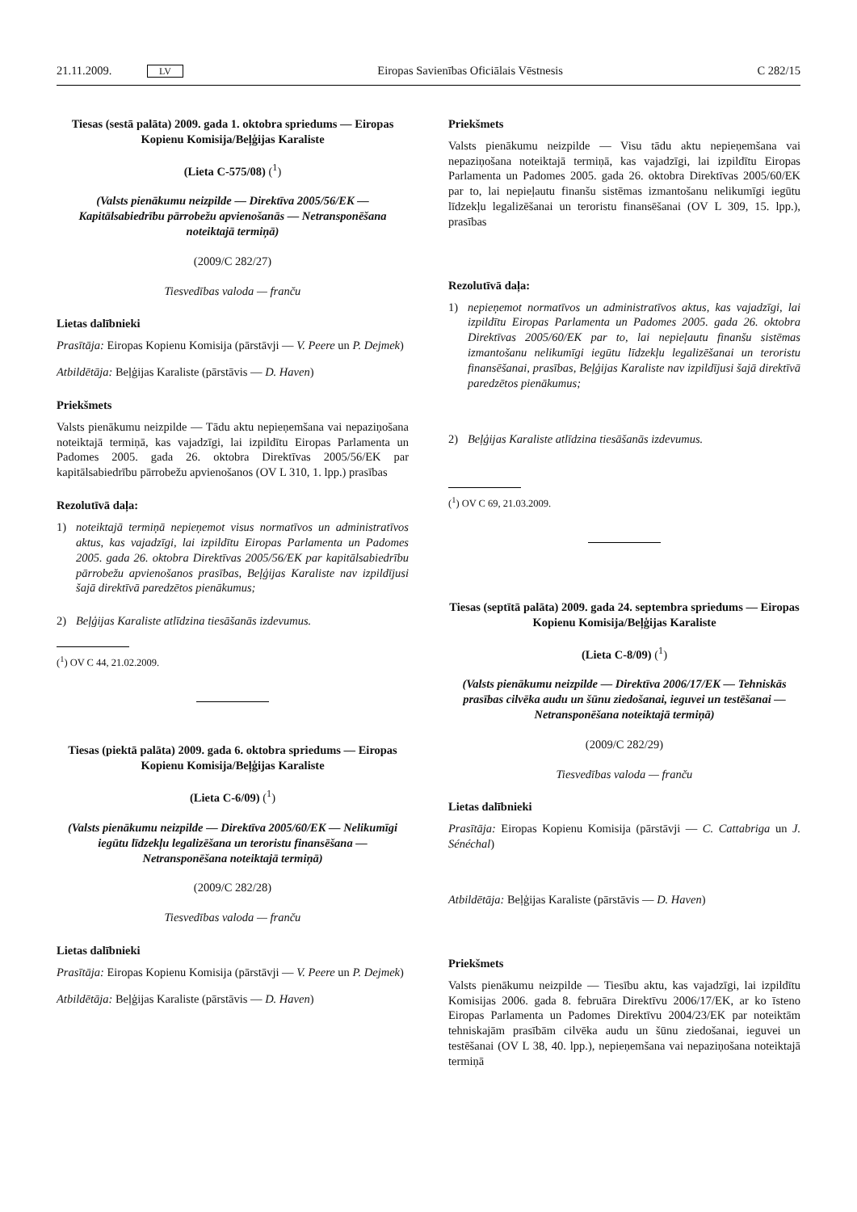21.11.2009. LV Eiropas Savienības Oficiālais Vēstnesis C 282/15
Tiesas (sestā palāta) 2009. gada 1. oktobra spriedums — Eiropas Kopienu Komisija/Beļģijas Karaliste
(Lieta C-575/08) (<sup>1</sup>)
(Valsts pienākumu neizpilde — Direktīva 2005/56/EK — Kapitālsabiedrību pārrobežu apvienošanās — Netransponēšana noteiktajā termiņā)
(2009/C 282/27)
Tiesvedības valoda — franču
Lietas dalībnieki
Prasītāja: Eiropas Kopienu Komisija (pārstāvji — V. Peere un P. Dejmek)
Atbildētāja: Beļģijas Karaliste (pārstāvis — D. Haven)
Priekšmets
Valsts pienākumu neizpilde — Tādu aktu nepieņemšana vai nepaziņošana noteiktajā termiņā, kas vajadzīgi, lai izpildītu Eiropas Parlamenta un Padomes 2005. gada 26. oktobra Direktīvas 2005/56/EK par kapitālsabiedrību pārrobežu apvienošanos (OV L 310, 1. lpp.) prasības
Rezolutīvā daļa:
1) noteiktajā termiņā nepieņemot visus normatīvos un administratīvos aktus, kas vajadzīgi, lai izpildītu Eiropas Parlamenta un Padomes 2005. gada 26. oktobra Direktīvas 2005/56/EK par kapitālsabiedrību pārrobežu apvienošanos prasības, Beļģijas Karaliste nav izpildījusi šajā direktīvā paredzētos pienākumus;
2) Beļģijas Karaliste atlīdzina tiesāšanās izdevumus.
(<sup>1</sup>) OV C 44, 21.02.2009.
Tiesas (piektā palāta) 2009. gada 6. oktobra spriedums — Eiropas Kopienu Komisija/Beļģijas Karaliste
(Lieta C-6/09) (<sup>1</sup>)
(Valsts pienākumu neizpilde — Direktīva 2005/60/EK — Nelikumīgi iegūtu līdzekļu legalizēšana un teroristu finansēšana — Netransponēšana noteiktajā termiņā)
(2009/C 282/28)
Tiesvedības valoda — franču
Lietas dalībnieki
Prasītāja: Eiropas Kopienu Komisija (pārstāvji — V. Peere un P. Dejmek)
Atbildētāja: Beļģijas Karaliste (pārstāvis — D. Haven)
Priekšmets
Valsts pienākumu neizpilde — Visu tādu aktu nepieņemšana vai nepaziņošana noteiktajā termiņā, kas vajadzīgi, lai izpildītu Eiropas Parlamenta un Padomes 2005. gada 26. oktobra Direktīvas 2005/60/EK par to, lai nepieļautu finanšu sistēmas izmantošanu nelikumīgi iegūtu līdzekļu legalizēšanai un teroristu finansēšanai (OV L 309, 15. lpp.), prasības
Rezolutīvā daļa:
1) nepieņemot normatīvos un administratīvos aktus, kas vajadzīgi, lai izpildītu Eiropas Parlamenta un Padomes 2005. gada 26. oktobra Direktīvas 2005/60/EK par to, lai nepieļautu finanšu sistēmas izmantošanu nelikumīgi iegūtu līdzekļu legalizēšanai un teroristu finansēšanai, prasības, Beļģijas Karaliste nav izpildījusi šajā direktīvā paredzētos pienākumus;
2) Beļģijas Karaliste atlīdzina tiesāšanās izdevumus.
(<sup>1</sup>) OV C 69, 21.03.2009.
Tiesas (septītā palāta) 2009. gada 24. septembra spriedums — Eiropas Kopienu Komisija/Beļģijas Karaliste
(Lieta C-8/09) (<sup>1</sup>)
(Valsts pienākumu neizpilde — Direktīva 2006/17/EK — Tehniskās prasības cilvēka audu un šūnu ziedošanai, ieguvei un testēšanai — Netransponēšana noteiktajā termiņā)
(2009/C 282/29)
Tiesvedības valoda — franču
Lietas dalībnieki
Prasītāja: Eiropas Kopienu Komisija (pārstāvji — C. Cattabriga un J. Sénéchal)
Atbildētāja: Beļģijas Karaliste (pārstāvis — D. Haven)
Priekšmets
Valsts pienākumu neizpilde — Tiesību aktu, kas vajadzīgi, lai izpildītu Komisijas 2006. gada 8. februāra Direktīvu 2006/17/EK, ar ko īsteno Eiropas Parlamenta un Padomes Direktīvu 2004/23/EK par noteiktām tehniskajām prasībām cilvēka audu un šūnu ziedošanai, ieguvei un testēšanai (OV L 38, 40. lpp.), nepieņemšana vai nepaziņošana noteiktajā termiņā